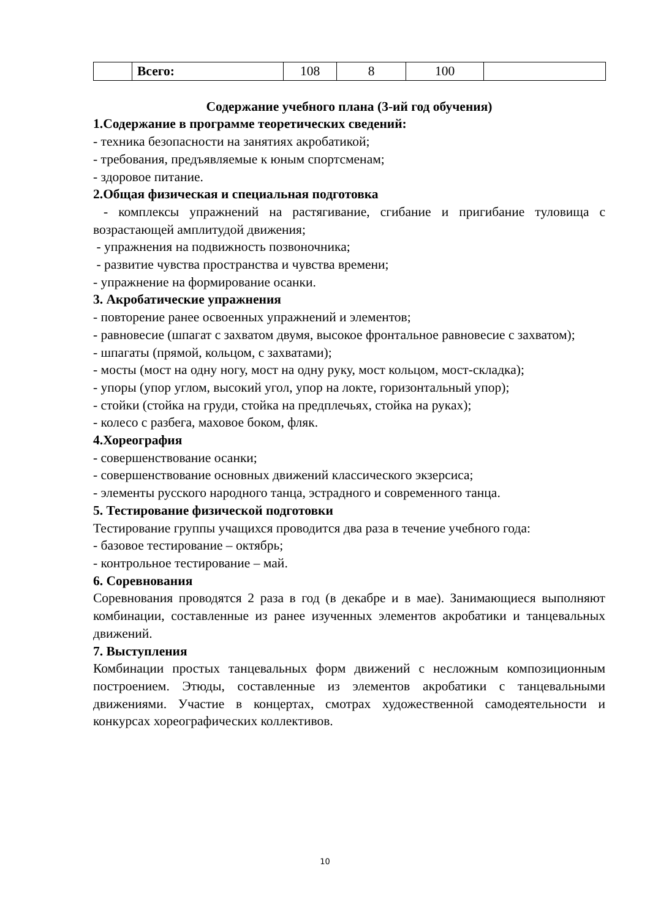| | Всего: | 108 | 8 | 100 | |
Содержание учебного плана (3-ий год обучения)
1.Содержание в программе теоретических сведений:
- техника безопасности на занятиях акробатикой;
- требования, предъявляемые к юным спортсменам;
- здоровое питание.
2.Общая физическая и специальная подготовка
- комплексы упражнений на растягивание, сгибание и пригибание туловища с возрастающей амплитудой движения;
- упражнения на подвижность позвоночника;
- развитие чувства пространства и чувства времени;
- упражнение на формирование осанки.
3. Акробатические упражнения
- повторение ранее освоенных упражнений и элементов;
- равновесие (шпагат с захватом двумя, высокое фронтальное равновесие с захватом);
- шпагаты (прямой, кольцом, с захватами);
- мосты (мост на одну ногу, мост на одну руку, мост кольцом, мост-складка);
- упоры (упор углом, высокий угол, упор на локте, горизонтальный упор);
- стойки (стойка на груди, стойка на предплечьях, стойка на руках);
- колесо с разбега, маховое боком, фляк.
4.Хореография
- совершенствование осанки;
- совершенствование основных движений классического экзерсиса;
- элементы русского народного танца, эстрадного и современного танца.
5. Тестирование физической подготовки
Тестирование группы учащихся проводится два раза в течение учебного года:
- базовое тестирование – октябрь;
- контрольное тестирование – май.
6. Соревнования
Соревнования проводятся 2 раза в год (в декабре и в мае). Занимающиеся выполняют комбинации, составленные из ранее изученных элементов акробатики и танцевальных движений.
7. Выступления
Комбинации простых танцевальных форм движений с несложным композиционным построением. Этюды, составленные из элементов акробатики с танцевальными движениями. Участие в концертах, смотрах художественной самодеятельности и конкурсах хореографических коллективов.
10